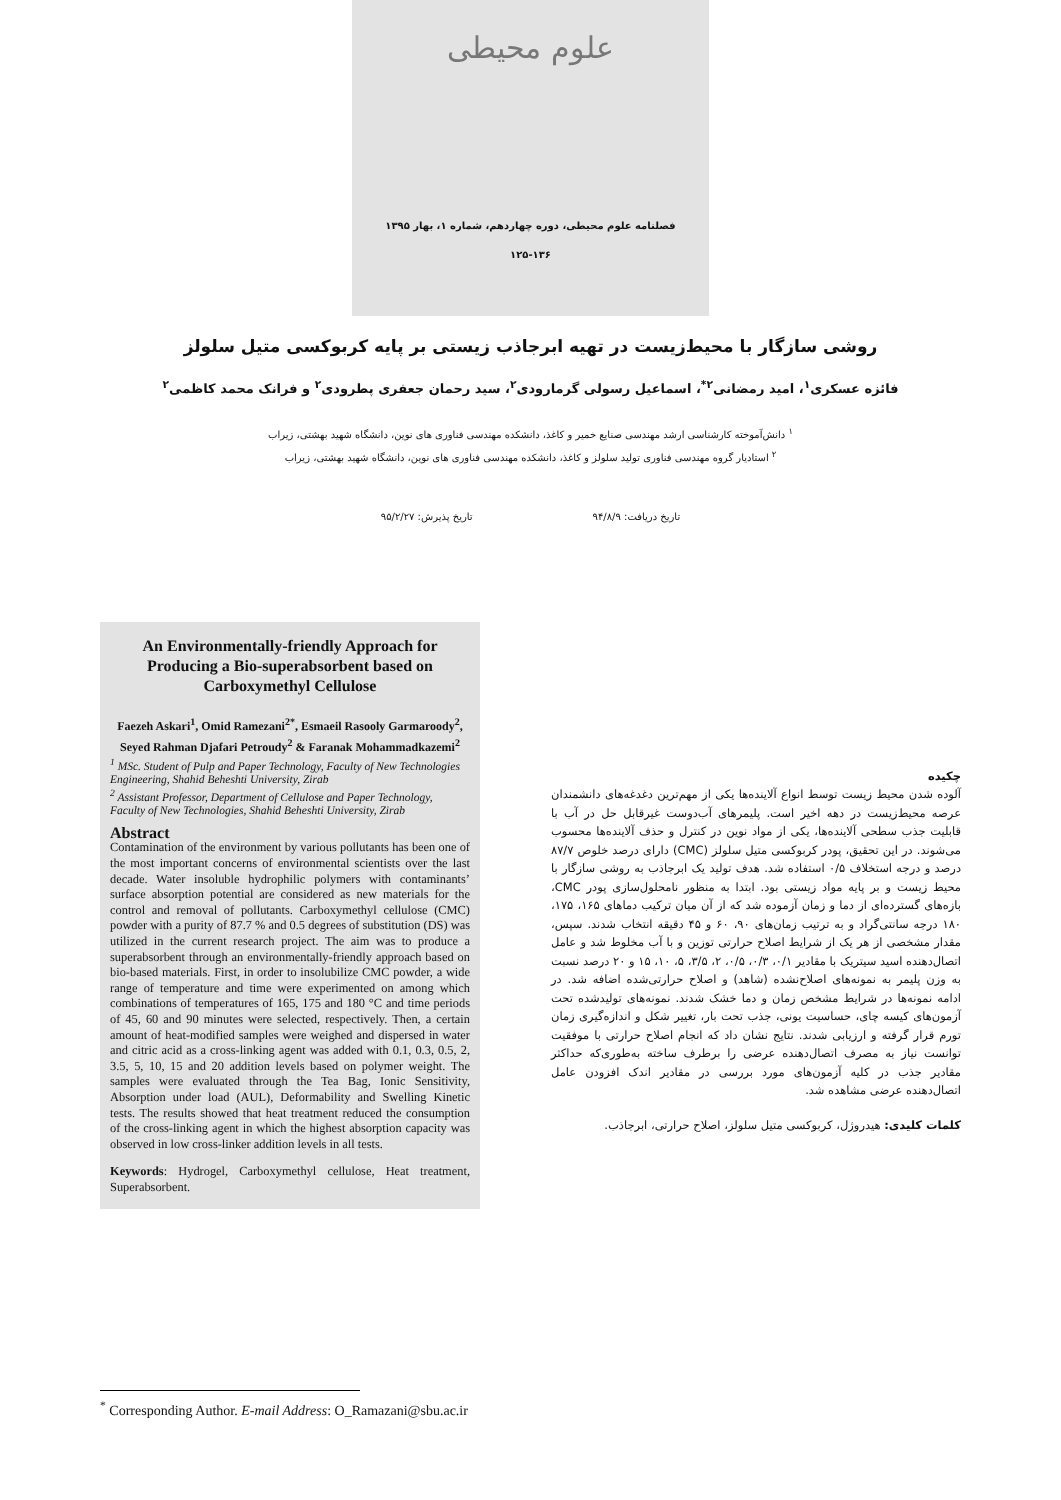علوم محیطی
فصلنامه علوم محیطی، دوره چهاردهم، شماره ۱، بهار ۱۳۹۵
۱۲۵-۱۳۶
روشی سازگار با محیط‌زیست در تهیه ابرجاذب زیستی بر پایه کربوکسی متیل سلولز
فائزه عسکری<sup>۱</sup>، امید رمضانی<sup>۲*</sup>، اسماعیل رسولی گرمارودی<sup>۲</sup>، سید رحمان جعفری پطرودی<sup>۲</sup> و فرانک محمد کاظمی<sup>۲</sup>
<sup>۱</sup> دانش‌آموخته کارشناسی ارشد مهندسی صنایع خمیر و کاغذ، دانشکده مهندسی فناوری های نوین، دانشگاه شهید بهشتی، زیراب
<sup>۲</sup> استادیار گروه مهندسی فناوری تولید سلولز و کاغذ، دانشکده مهندسی فناوری های نوین، دانشگاه شهید بهشتی، زیراب
تاریخ دریافت: ۹۴/۸/۹ تاریخ پذیرش: ۹۵/۲/۲۷
An Environmentally-friendly Approach for Producing a Bio-superabsorbent based on Carboxymethyl Cellulose
Faezeh Askari<sup>1</sup>, Omid Ramezani<sup>2*</sup>, Esmaeil Rasooly Garmaroody<sup>2</sup>, Seyed Rahman Djafari Petroudy<sup>2</sup> & Faranak Mohammadkazemi<sup>2</sup>
<sup>1</sup> MSc. Student of Pulp and Paper Technology, Faculty of New Technologies Engineering, Shahid Beheshti University, Zirab
<sup>2</sup> Assistant Professor, Department of Cellulose and Paper Technology, Faculty of New Technologies, Shahid Beheshti University, Zirab
Abstract
Contamination of the environment by various pollutants has been one of the most important concerns of environmental scientists over the last decade. Water insoluble hydrophilic polymers with contaminants’ surface absorption potential are considered as new materials for the control and removal of pollutants. Carboxymethyl cellulose (CMC) powder with a purity of 87.7 % and 0.5 degrees of substitution (DS) was utilized in the current research project. The aim was to produce a superabsorbent through an environmentally-friendly approach based on bio-based materials. First, in order to insolubilize CMC powder, a wide range of temperature and time were experimented on among which combinations of temperatures of 165, 175 and 180 °C and time periods of 45, 60 and 90 minutes were selected, respectively. Then, a certain amount of heat-modified samples were weighed and dispersed in water and citric acid as a cross-linking agent was added with 0.1, 0.3, 0.5, 2, 3.5, 5, 10, 15 and 20 addition levels based on polymer weight. The samples were evaluated through the Tea Bag, Ionic Sensitivity, Absorption under load (AUL), Deformability and Swelling Kinetic tests. The results showed that heat treatment reduced the consumption of the cross-linking agent in which the highest absorption capacity was observed in low cross-linker addition levels in all tests.
Keywords: Hydrogel, Carboxymethyl cellulose, Heat treatment, Superabsorbent.
چکیده
آلوده شدن محیط زیست توسط انواع آلاینده‌ها یکی از مهم‌ترین دغدغه‌های دانشمندان عرصه محیط‌زیست در دهه اخیر است. پلیمرهای آب‌دوست غیرقابل حل در آب با قابلیت جذب سطحی آلاینده‌ها، یکی از مواد نوین در کنترل و حذف آلاینده‌ها محسوب می‌شوند. در این تحقیق، پودر کربوکسی متیل سلولز (CMC) دارای درصد خلوص ۸۷/۷ درصد و درجه استخلاف ۰/۵ استفاده شد. هدف تولید یک ابرجاذب به روشی سازگار با محیط زیست و بر پایه مواد زیستی بود. ابتدا به منظور نامحلول‌سازی پودر CMC، بازه‌های گسترده‌ای از دما و زمان آزموده شد که از آن میان ترکیب دماهای ۱۶۵، ۱۷۵، ۱۸۰ درجه سانتی‌گراد و به ترتیب زمان‌های ۹۰، ۶۰ و ۴۵ دقیقه انتخاب شدند. سپس، مقدار مشخصی از هر یک از شرایط اصلاح حرارتی توزین و با آب مخلوط شد و عامل اتصال‌دهنده اسید سیتریک با مقادیر ۰/۱، ۰/۳، ۰/۵، ۲، ۳/۵، ۵، ۱۰، ۱۵ و ۲۰ درصد نسبت به وزن پلیمر به نمونه‌های اصلاح‌نشده (شاهد) و اصلاح حرارتی‌شده اضافه شد. در ادامه نمونه‌ها در شرایط مشخص زمان و دما خشک شدند. نمونه‌های تولیدشده تحت آزمون‌های کیسه چای، حساسیت یونی، جذب تحت بار، تغییر شکل و اندازه‌گیری زمان تورم قرار گرفته و ارزیابی شدند. نتایج نشان داد که انجام اصلاح حرارتی با موفقیت توانست نیاز به مصرف اتصال‌دهنده عرضی را برطرف ساخته به‌طوری‌که حداکثر مقادیر جذب در کلیه آزمون‌های مورد بررسی در مقادیر اندک افزودن عامل اتصال‌دهنده عرضی مشاهده شد.
کلمات کلیدی: هیدروژل، کربوکسی متیل سلولز، اصلاح حرارتی، ابرجاذب.
<sup>*</sup> Corresponding Author. E-mail Address: O_Ramazani@sbu.ac.ir